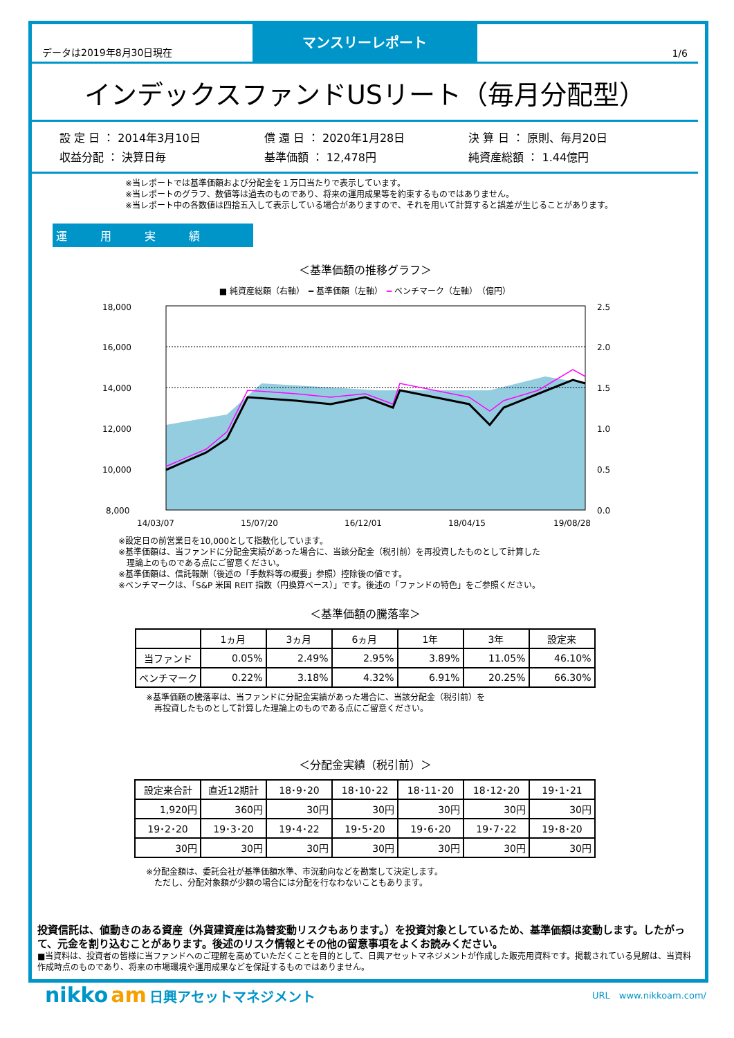データは2019年8月30日現在
マンスリーレポート
1/6
インデックスファンドUSリート（毎月分配型）
設 定 日 ： 2014年3月10日 償 還 日 ： 2020年1月28日 決 算 日 ： 原則、毎月20日 収益分配 ： 決算日毎 基準価額 ： 12,478円 純資産総額 ： 1.44億円
※当レポートでは基準価額および分配金を１万口当たりで表示しています。
※当レポートのグラフ、数値等は過去のものであり、将来の運用成果等を約束するものではありません。
※当レポート中の各数値は四捨五入して表示している場合がありますので、それを用いて計算すると誤差が生じることがあります。
運　　　用　　　実　　　績
＜基準価額の推移グラフ＞
■ 純資産総額（右軸）　━ 基準価額（左軸）　━ ベンチマーク（左軸）　（億円）
18,000
16,000
14,000
12,000
10,000
8,000
2.5
2.0
1.5
1.0
0.5
0.0
14/03/07
15/07/20
16/12/01
18/04/15
19/08/28
※設定日の前営業日を10,000として指数化しています。
※基準価額は、当ファンドに分配金実績があった場合に、当該分配金（税引前）を再投資したものとして計算した
　理論上のものである点にご留意ください。
※基準価額は、信託報酬（後述の「手数料等の概要」参照）控除後の値です。
※ベンチマークは、「S&P 米国 REIT 指数（円換算ベース）」です。後述の「ファンドの特色」をご参照ください。
＜基準価額の騰落率＞
| | 1ヵ月 | 3ヵ月 | 6ヵ月 | 1年 | 3年 | 設定来 |
| --- | --- | --- | --- | --- | --- | --- |
| 当ファンド | 0.05% | 2.49% | 2.95% | 3.89% | 11.05% | 46.10% |
| ベンチマーク | 0.22% | 3.18% | 4.32% | 6.91% | 20.25% | 66.30% |
※基準価額の騰落率は、当ファンドに分配金実績があった場合に、当該分配金（税引前）を
　再投資したものとして計算した理論上のものである点にご留意ください。
＜分配金実績（税引前）＞
| 設定来合計 | 直近12期計 | 18･9･20 | 18･10･22 | 18･11･20 | 18･12･20 | 19･1･21 |
| --- | --- | --- | --- | --- | --- | --- |
| 1,920円 | 360円 | 30円 | 30円 | 30円 | 30円 | 30円 |
| 19･2･20 | 19･3･20 | 19･4･22 | 19･5･20 | 19･6･20 | 19･7･22 | 19･8･20 |
| 30円 | 30円 | 30円 | 30円 | 30円 | 30円 | 30円 |
※分配金額は、委託会社が基準価額水準、市況動向などを勘案して決定します。
　ただし、分配対象額が少額の場合には分配を行なわないこともあります。
投資信託は、値動きのある資産（外貨建資産は為替変動リスクもあります。）を投資対象としているため、基準価額は変動します。したがって、元金を割り込むことがあります。後述のリスク情報とその他の留意事項をよくお読みください。
■当資料は、投資者の皆様に当ファンドへのご理解を高めていただくことを目的として、日興アセットマネジメントが作成した販売用資料です。掲載されている見解は、当資料作成時点のものであり、将来の市場環境や運用成果などを保証するものではありません。
nikko am 日興アセットマネジメント
URL　www.nikkoam.com/